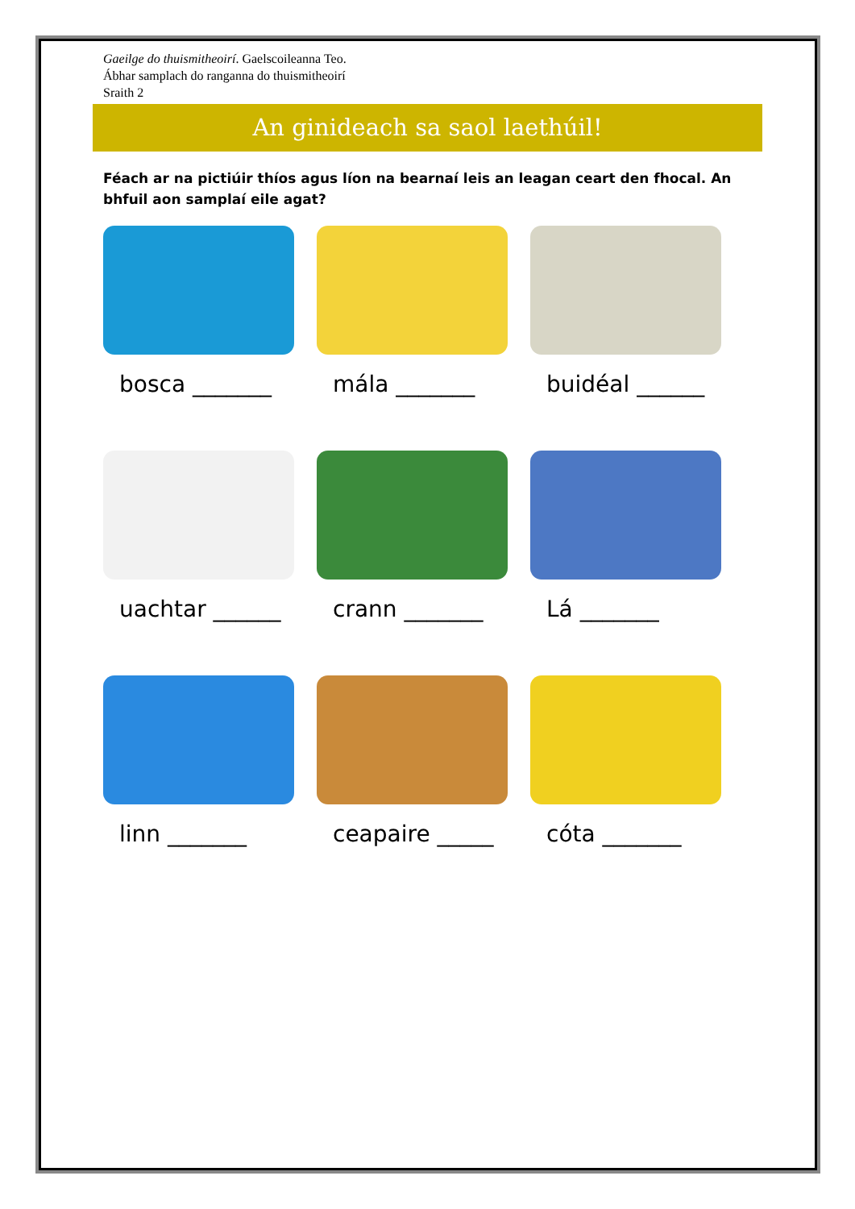Gaeilge do thuismitheoirí. Gaelscoileanna Teo.
Ábhar samplach do ranganna do thuismitheoirí
Sraith 2
An ginideach sa saol laethúil!
Féach ar na pictiúir thíos agus líon na bearnaí leis an leagan ceart den fhocal. An bhfuil aon samplaí eile agat?
bosca _______
mála _______
buidéal ______
uachtar ______
crann _______
Lá _______
linn _______
ceapaire _____
cóta _______